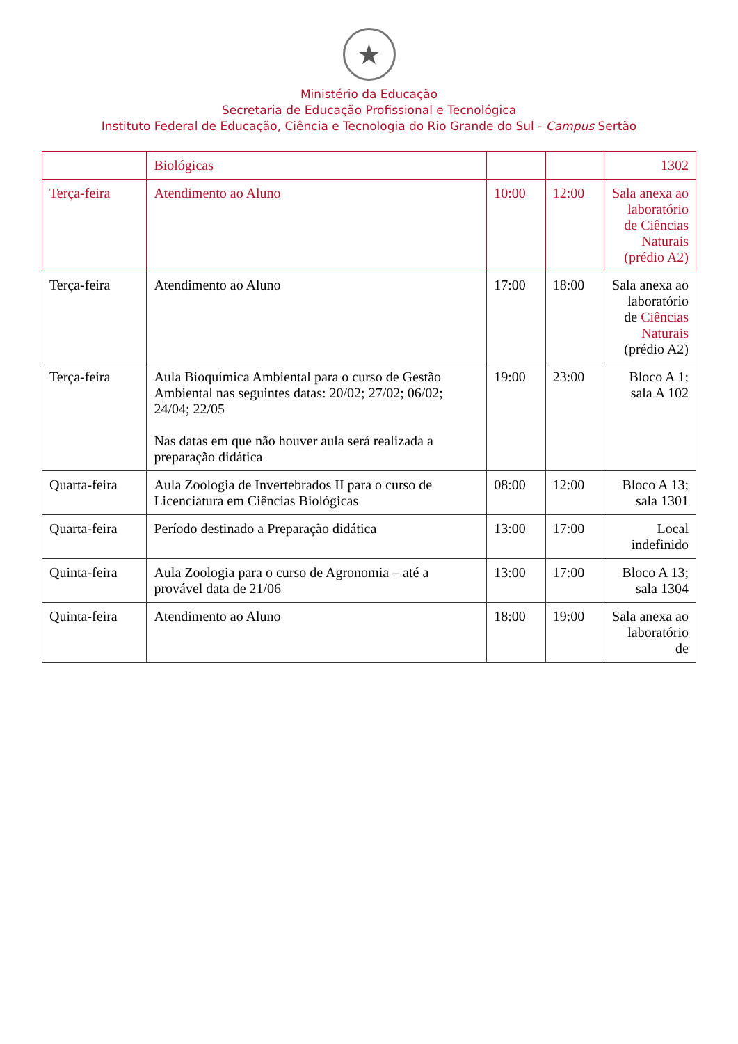★
Ministério da Educação
Secretaria de Educação Profissional e Tecnológica
Instituto Federal de Educação, Ciência e Tecnologia do Rio Grande do Sul - Campus Sertão
| | Biológicas | | | 1302 |
| Terça-feira | Atendimento ao Aluno | 10:00 | 12:00 | Sala anexa ao laboratório de Ciências Naturais (prédio A2) |
| Terça-feira | Atendimento ao Aluno | 17:00 | 18:00 | Sala anexa ao laboratório de Ciências Naturais (prédio A2) |
| Terça-feira | Aula Bioquímica Ambiental para o curso de Gestão Ambiental nas seguintes datas: 20/02; 27/02; 06/02; 24/04; 22/05 Nas datas em que não houver aula será realizada a preparação didática | 19:00 | 23:00 | Bloco A 1; sala A 102 |
| Quarta-feira | Aula Zoologia de Invertebrados II para o curso de Licenciatura em Ciências Biológicas | 08:00 | 12:00 | Bloco A 13; sala 1301 |
| Quarta-feira | Período destinado a Preparação didática | 13:00 | 17:00 | Local indefinido |
| Quinta-feira | Aula Zoologia para o curso de Agronomia – até a provável data de 21/06 | 13:00 | 17:00 | Bloco A 13; sala 1304 |
| Quinta-feira | Atendimento ao Aluno | 18:00 | 19:00 | Sala anexa ao laboratório de |